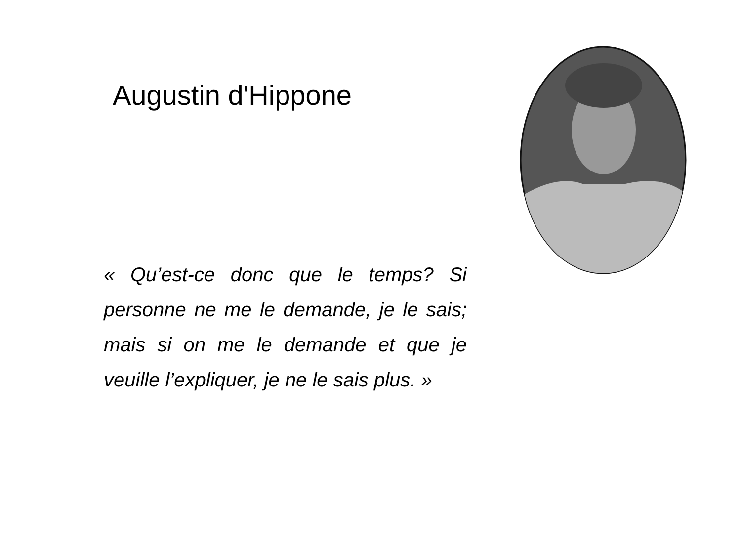Augustin d'Hippone
« Qu’est-ce donc que le temps? Si personne ne me le demande, je le sais; mais si on me le demande et que je veuille l’expliquer, je ne le sais plus. »